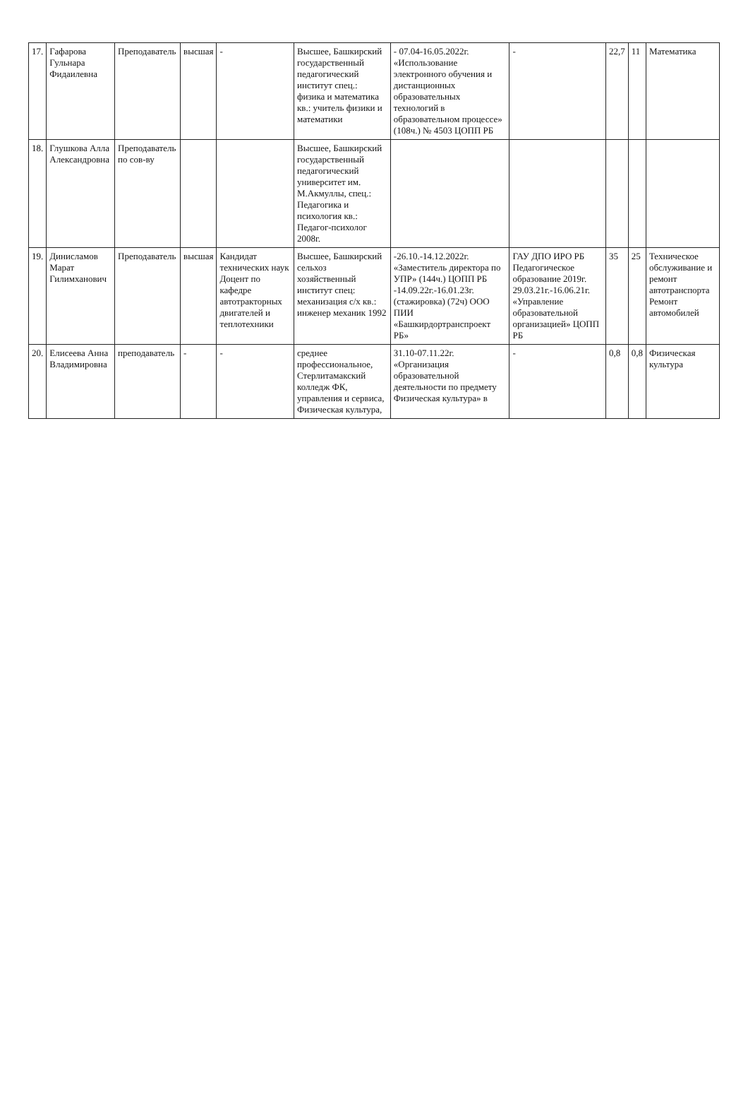| 17. | Гафарова Гульнара Фидаилевна | Преподаватель | высшая | - | Высшее, Башкирский государственный педагогический институт спец.: физика и математика кв.: учитель физики и математики | - 07.04-16.05.2022г. «Использование электронного обучения и дистанционных образовательных технологий в образовательном процессе» (108ч.) № 4503 ЦОПП РБ | - | 22,7 | 11 | Математика |
| 18. | Глушкова Алла Александровна | Преподаватель по сов-ву | | | Высшее, Башкирский государственный педагогический университет им. М.Акмуллы, спец.: Педагогика и психология кв.: Педагог-психолог 2008г. | | | | | |
| 19. | Динисламов Марат Гилимханович | Преподаватель | высшая | Кандидат технических наук Доцент по кафедре автотракторных двигателей и теплотехники | Высшее, Башкирский сельхоз хозяйственный институт спец: механизация с/х кв.: инженер механик 1992 | -26.10.-14.12.2022г. «Заместитель директора по УПР» (144ч.) ЦОПП РБ -14.09.22г.-16.01.23г. (стажировка) (72ч) ООО ПИИ «Башкирдортранспроект РБ» | ГАУ ДПО ИРО РБ Педагогическое образование 2019г. 29.03.21г.-16.06.21г. «Управление образовательной организацией» ЦОПП РБ | 35 | 25 | Техническое обслуживание и ремонт автотранспорта Ремонт автомобилей |
| 20. | Елисеева Анна Владимировна | преподаватель | - | - | среднее профессиональное, Стерлитамакский колледж ФК, управления и сервиса, Физическая культура, | 31.10-07.11.22г. «Организация образовательной деятельности по предмету Физическая культура» в | - | 0,8 | 0,8 | Физическая культура |